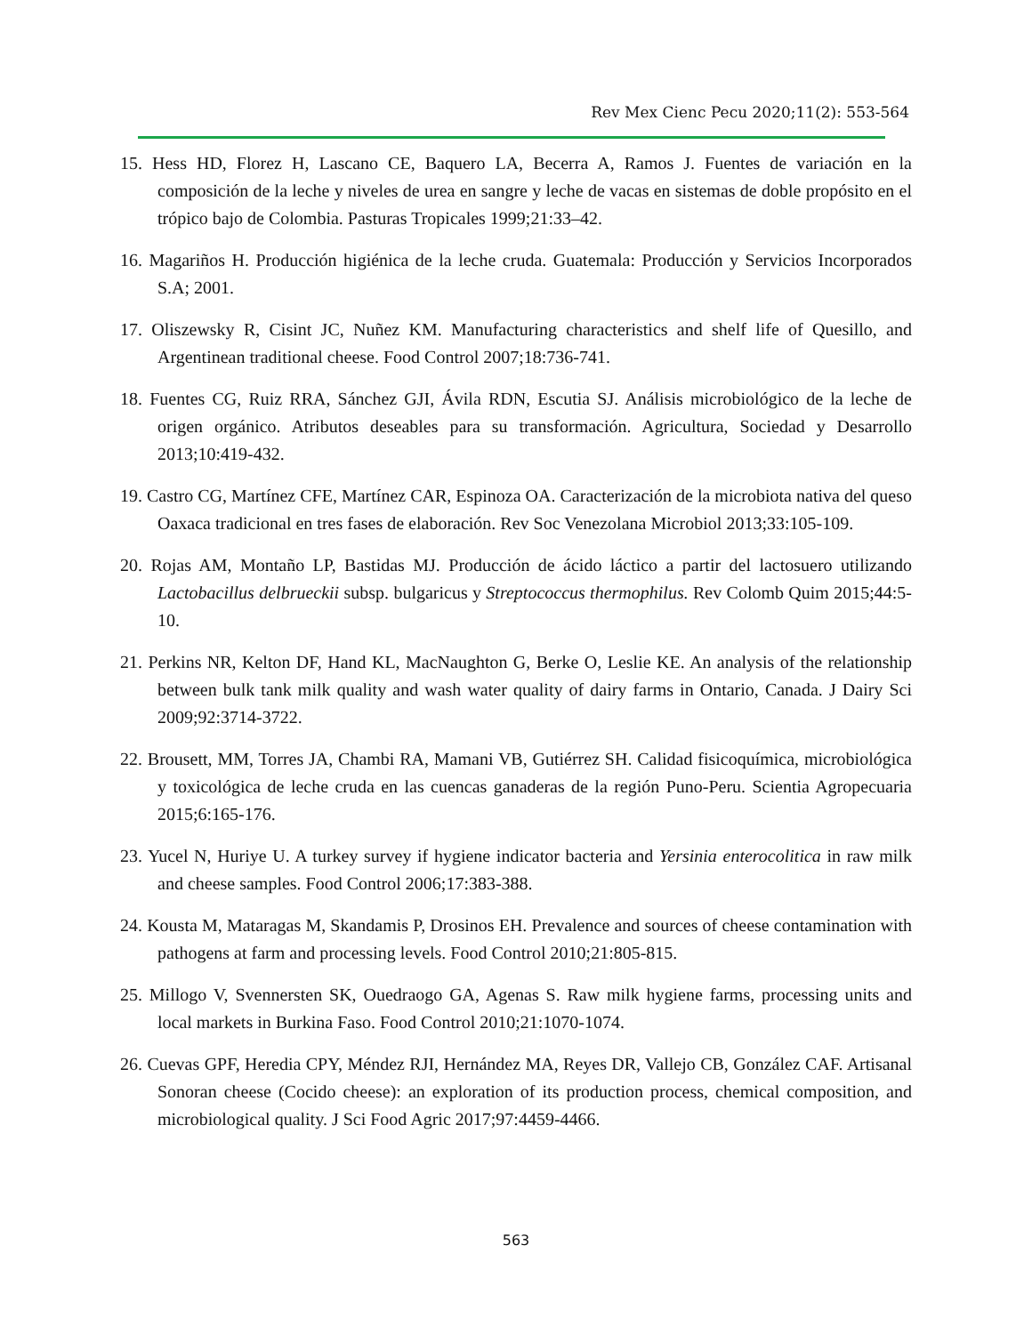Rev Mex Cienc Pecu 2020;11(2): 553-564
15. Hess HD, Florez H, Lascano CE, Baquero LA, Becerra A, Ramos J. Fuentes de variación en la composición de la leche y niveles de urea en sangre y leche de vacas en sistemas de doble propósito en el trópico bajo de Colombia. Pasturas Tropicales 1999;21:33–42.
16. Magariños H. Producción higiénica de la leche cruda. Guatemala: Producción y Servicios Incorporados S.A; 2001.
17. Oliszewsky R, Cisint JC, Nuñez KM. Manufacturing characteristics and shelf life of Quesillo, and Argentinean traditional cheese. Food Control 2007;18:736-741.
18. Fuentes CG, Ruiz RRA, Sánchez GJI, Ávila RDN, Escutia SJ. Análisis microbiológico de la leche de origen orgánico. Atributos deseables para su transformación. Agricultura, Sociedad y Desarrollo 2013;10:419-432.
19. Castro CG, Martínez CFE, Martínez CAR, Espinoza OA. Caracterización de la microbiota nativa del queso Oaxaca tradicional en tres fases de elaboración. Rev Soc Venezolana Microbiol 2013;33:105-109.
20. Rojas AM, Montaño LP, Bastidas MJ. Producción de ácido láctico a partir del lactosuero utilizando Lactobacillus delbrueckii subsp. bulgaricus y Streptococcus thermophilus. Rev Colomb Quim 2015;44:5-10.
21. Perkins NR, Kelton DF, Hand KL, MacNaughton G, Berke O, Leslie KE. An analysis of the relationship between bulk tank milk quality and wash water quality of dairy farms in Ontario, Canada. J Dairy Sci 2009;92:3714-3722.
22. Brousett, MM, Torres JA, Chambi RA, Mamani VB, Gutiérrez SH. Calidad fisicoquímica, microbiológica y toxicológica de leche cruda en las cuencas ganaderas de la región Puno-Peru. Scientia Agropecuaria 2015;6:165-176.
23. Yucel N, Huriye U. A turkey survey if hygiene indicator bacteria and Yersinia enterocolitica in raw milk and cheese samples. Food Control 2006;17:383-388.
24. Kousta M, Mataragas M, Skandamis P, Drosinos EH. Prevalence and sources of cheese contamination with pathogens at farm and processing levels. Food Control 2010;21:805-815.
25. Millogo V, Svennersten SK, Ouedraogo GA, Agenas S. Raw milk hygiene farms, processing units and local markets in Burkina Faso. Food Control 2010;21:1070-1074.
26. Cuevas GPF, Heredia CPY, Méndez RJI, Hernández MA, Reyes DR, Vallejo CB, González CAF. Artisanal Sonoran cheese (Cocido cheese): an exploration of its production process, chemical composition, and microbiological quality. J Sci Food Agric 2017;97:4459-4466.
563